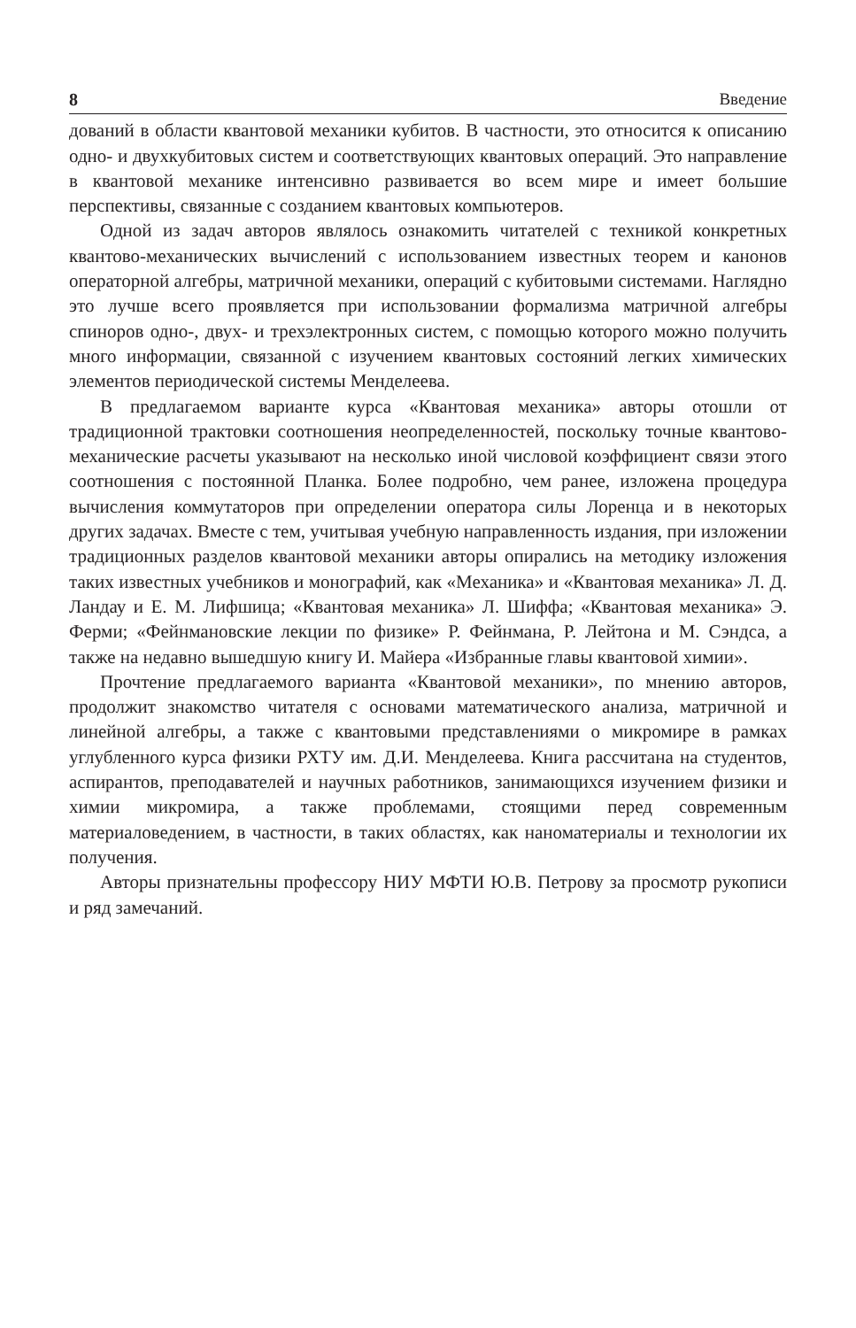8 Введение
дований в области квантовой механики кубитов. В частности, это относит­ся к описанию одно- и двухкубитовых систем и соответствующих квантовых операций. Это направление в квантовой механике интенсивно развивается во всем мире и имеет большие перспективы, связанные с созданием кванто­вых компьютеров.
Одной из задач авторов являлось ознакомить читателей с техникой кон­кретных квантово-механических вычислений с использованием известных теорем и канонов операторной алгебры, матричной механики, операций с кубитовыми системами. Наглядно это лучше всего проявляется при исполь­зовании формализма матричной алгебры спиноров одно-, двух- и трехэлек­тронных систем, с помощью которого можно получить много информации, связанной с изучением квантовых состояний легких химических элементов периодической системы Менделеева.
В предлагаемом варианте курса «Квантовая механика» авторы отошли от традиционной трактовки соотношения неопределенностей, поскольку точ­ные квантово-механические расчеты указывают на несколько иной числовой коэффициент связи этого соотношения с постоянной Планка. Более подроб­но, чем ранее, изложена процедура вычисления коммутаторов при опреде­лении оператора силы Лоренца и в некоторых других задачах. Вместе с тем, учитывая учебную направленность издания, при изложении традиционных разделов квантовой механики авторы опирались на методику изложения таких известных учебников и монографий, как «Механика» и «Квантовая механи­ка» Л. Д. Ландау и Е. М. Лифшица; «Квантовая механика» Л. Шиффа; «Кван­товая механика» Э. Ферми; «Фейнмановские лекции по физике» Р. Фейнма­на, Р. Лейтона и М. Сэндса, а также на недавно вышедшую книгу И. Майера «Избранные главы квантовой химии».
Прочтение предлагаемого варианта «Квантовой механики», по мнению авторов, продолжит знакомство читателя с основами математического анали­за, матричной и линейной алгебры, а также с квантовыми представлениями о микромире в рамках углубленного курса физики РХТУ им. Д.И. Менделее­ва. Книга рассчитана на студентов, аспирантов, преподавателей и научных работников, занимающихся изучением физики и химии микромира, а также проблемами, стоящими перед современным материаловедением, в частности, в таких областях, как наноматериалы и технологии их получения.
Авторы признательны профессору НИУ МФТИ Ю.В. Петрову за просмотр рукописи и ряд замечаний.